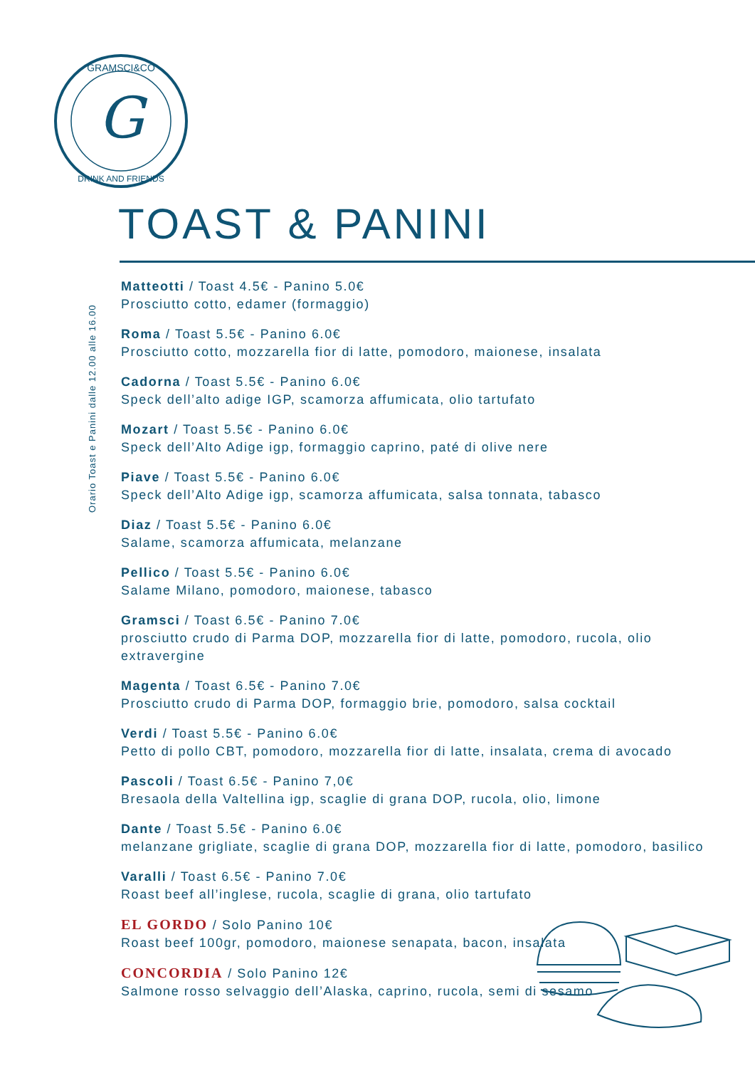G
GRAMSCI&CO
DRINK AND FRIENDS
TOAST & PANINI
Orario Toast e Panini dalle 12.00 alle 16.00
Matteotti / Toast 4.5€ - Panino 5.0€
Prosciutto cotto, edamer (formaggio)
Roma / Toast 5.5€ - Panino 6.0€
Prosciutto cotto, mozzarella fior di latte, pomodoro, maionese, insalata
Cadorna / Toast 5.5€ - Panino 6.0€
Speck dell’alto adige IGP, scamorza affumicata, olio tartufato
Mozart / Toast 5.5€ - Panino 6.0€
Speck dell’Alto Adige igp, formaggio caprino, paté di olive nere
Piave / Toast 5.5€ - Panino 6.0€
Speck dell’Alto Adige igp, scamorza affumicata, salsa tonnata, tabasco
Diaz / Toast 5.5€ - Panino 6.0€
Salame, scamorza affumicata, melanzane
Pellico / Toast 5.5€ - Panino 6.0€
Salame Milano, pomodoro, maionese, tabasco
Gramsci / Toast 6.5€ - Panino 7.0€
prosciutto crudo di Parma DOP, mozzarella fior di latte, pomodoro, rucola, olio extravergine
Magenta / Toast 6.5€ - Panino 7.0€
Prosciutto crudo di Parma DOP, formaggio brie, pomodoro, salsa cocktail
Verdi / Toast 5.5€ - Panino 6.0€
Petto di pollo CBT, pomodoro, mozzarella fior di latte, insalata, crema di avocado
Pascoli / Toast 6.5€ - Panino 7,0€
Bresaola della Valtellina igp, scaglie di grana DOP, rucola, olio, limone
Dante / Toast 5.5€ - Panino 6.0€
melanzane grigliate, scaglie di grana DOP, mozzarella fior di latte, pomodoro, basilico
Varalli / Toast 6.5€ - Panino 7.0€
Roast beef all’inglese, rucola, scaglie di grana, olio tartufato
EL GORDO / Solo Panino 10€
Roast beef 100gr, pomodoro, maionese senapata, bacon, insalata
CONCORDIA / Solo Panino 12€
Salmone rosso selvaggio dell’Alaska, caprino, rucola, semi di sesamo